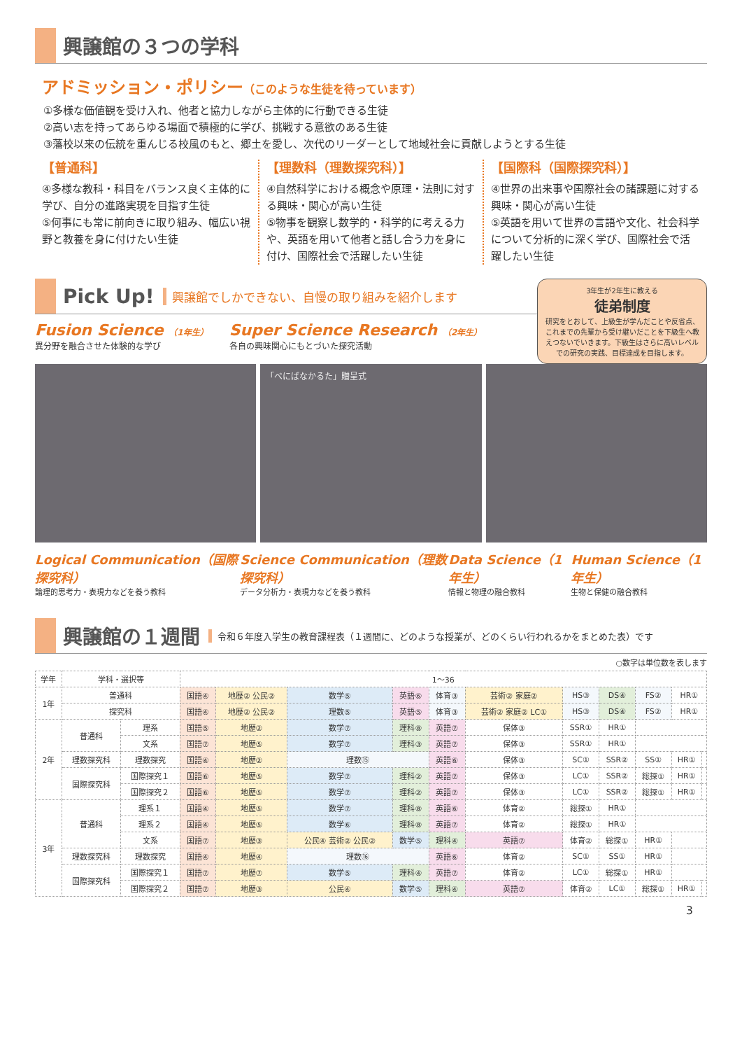興譲館の３つの学科
アドミッション・ポリシー（このような生徒を待っています）
①多様な価値観を受け入れ、他者と協力しながら主体的に行動できる生徒
②高い志を持ってあらゆる場面で積極的に学び、挑戦する意欲のある生徒
③藩校以来の伝統を重んじる校風のもと、郷土を愛し、次代のリーダーとして地域社会に貢献しようとする生徒
【普通科】
④多様な教科・科目をバランス良く主体的に学び、自分の進路実現を目指す生徒
⑤何事にも常に前向きに取り組み、幅広い視野と教養を身に付けたい生徒
【理数科（理数探究科）】
④自然科学における概念や原理・法則に対する興味・関心が高い生徒
⑤物事を観察し数学的・科学的に考える力や、英語を用いて他者と話し合う力を身に付け、国際社会で活躍したい生徒
【国際科（国際探究科）】
④世界の出来事や国際社会の諸課題に対する興味・関心が高い生徒
⑤英語を用いて世界の言語や文化、社会科学について分析的に深く学び、国際社会で活躍したい生徒
Pick Up! 興譲館でしかできない、自慢の取り組みを紹介します
Fusion Science （1年生）
異分野を融合させた体験的な学び
Super Science Research （2年生）
各自の興味関心にもとづいた探究活動
3年生が2年生に教える
徒弟制度
研究をとおして、上級生が学んだことや反省点、これまでの先輩から受け継いだことを下級生へ教えつないでいきます。下級生はさらに高いレベルでの研究の実践、目標達成を目指します。
「べにばなかるた」贈呈式
Logical Communication（国際探究科）
論理的思考力・表現力などを養う教科
Science Communication（理数探究科）
データ分析力・表現力などを養う教科
Data Science（1年生）
情報と物理の融合教科
Human Science（1年生）
生物と保健の融合教科
興譲館の１週間 令和６年度入学生の教育課程表（１週間に、どのような授業が、どのくらい行われるかをまとめた表）です
○数字は単位数を表します
| 学年 | 学科・選択等 | | 1〜36 | | | | | | | | | | |
| --- | --- | --- | --- | --- | --- | --- | --- | --- | --- | --- | --- | --- | --- |
| 1年 | 普通科 | | 国語④ | 地歴② 公民② | 数学⑤ | 英語⑥ | 体育③ | 芸術② 家庭② | HS③ | DS④ | FS② | HR① | |
| | 探究科 | | 国語④ | 地歴② 公民② | 理数⑤ | 英語⑤ | 体育③ | 芸術② 家庭② LC① | HS③ | DS④ | FS② | HR① | |
| 2年 | 普通科 | 理系 | 国語⑤ | 地歴② | 数学⑦ | 理科⑧ | 英語⑦ | 保体③ | SSR① | HR① | | | |
| | | 文系 | 国語⑦ | 地歴⑤ | 数学⑦ | 理科③ | 英語⑦ | 保体③ | SSR① | HR① | | | |
| | 理数探究科 | 理数探究 | 国語④ | 地歴② | 理数⑮ | | 英語⑥ | 保体③ | SC① | SSR② | SS① | HR① | |
| | 国際探究科 | 国際探究１ | 国語⑥ | 地歴⑤ | 数学⑦ | 理科② | 英語⑦ | 保体③ | LC① | SSR② | 総探① | HR① | |
| | | 国際探究２ | 国語⑥ | 地歴⑤ | 数学⑦ | 理科② | 英語⑦ | 保体③ | LC① | SSR② | 総探① | HR① | |
| 3年 | 普通科 | 理系１ | 国語④ | 地歴⑤ | 数学⑦ | 理科⑧ | 英語⑥ | 体育② | 総探① | HR① | | | |
| | | 理系２ | 国語④ | 地歴⑤ | 数学⑥ | 理科⑧ | 英語⑦ | 体育② | 総探① | HR① | | | |
| | | 文系 | 国語⑦ | 地歴③ | 公民④ 芸術② 公民② | 数学⑤ | 理科④ | 英語⑦ | 体育② | 総探① | HR① | | |
| | 理数探究科 | 理数探究 | 国語④ | 地歴④ | 理数⑯ | | 英語⑥ | 体育② | SC① | SS① | HR① | | |
| | 国際探究科 | 国際探究１ | 国語⑦ | 地歴⑦ | 数学⑤ | 理科④ | 英語⑦ | 体育② | LC① | 総探① | HR① | | |
| | | 国際探究２ | 国語⑦ | 地歴③ | 公民④ | 数学⑤ | 理科④ | 英語⑦ | 体育② | LC① | 総探① | HR① | |
3